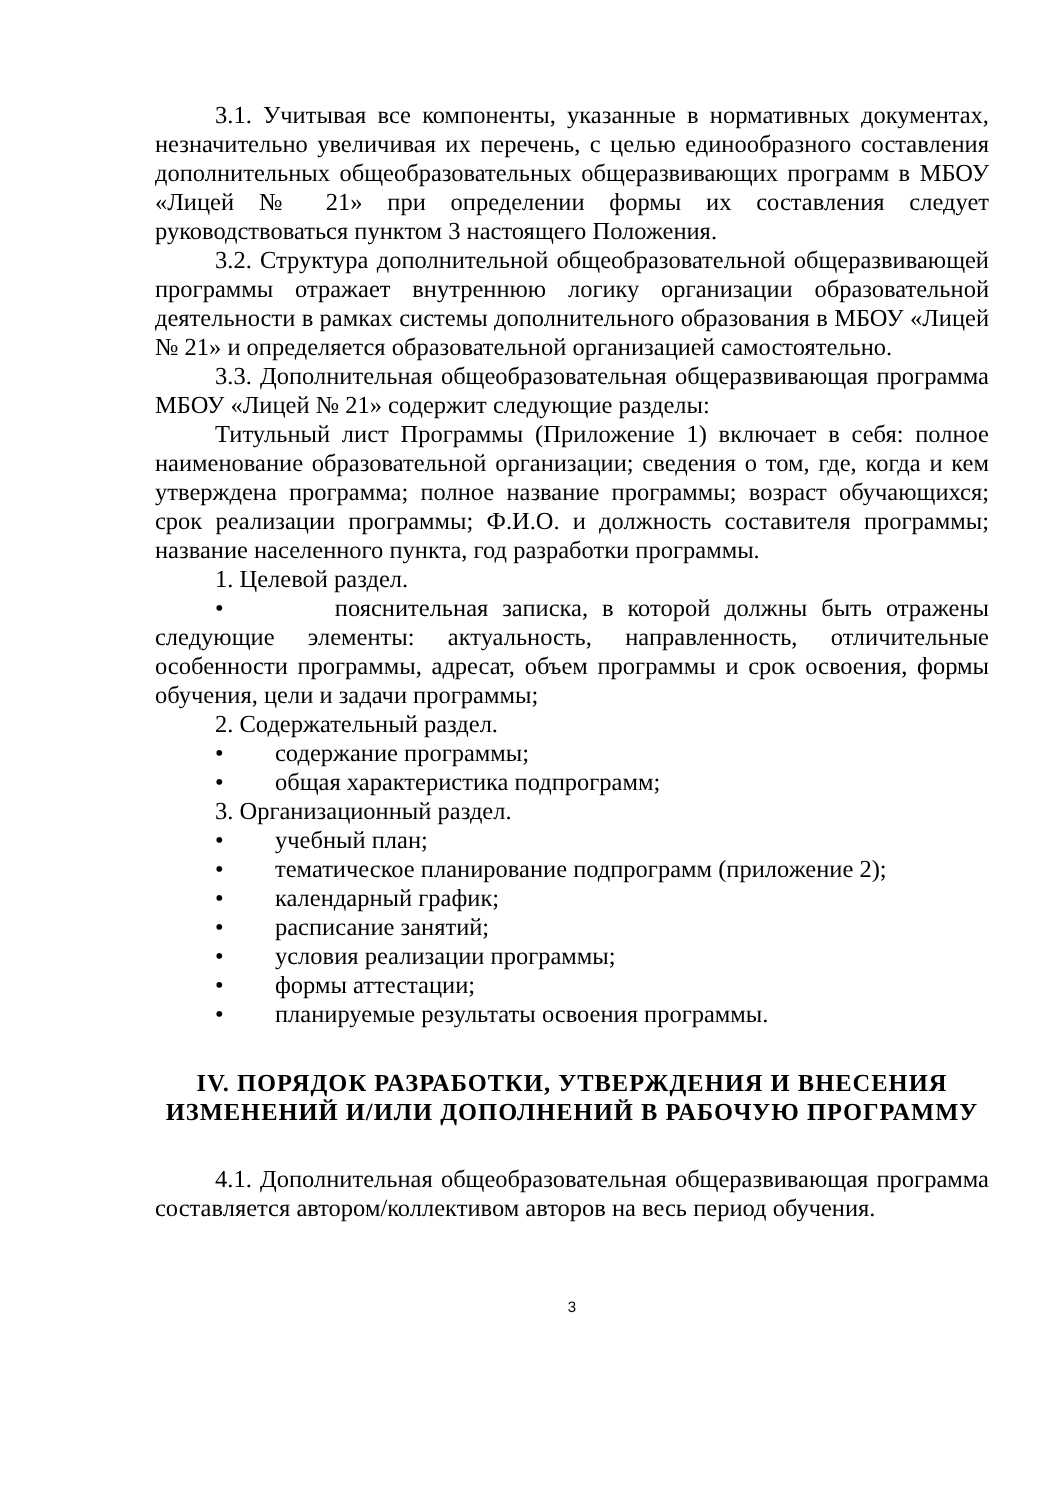3.1. Учитывая все компоненты, указанные в нормативных документах, незначительно увеличивая их перечень, с целью единообразного составления дополнительных общеобразовательных общеразвивающих программ в МБОУ «Лицей № 21» при определении формы их составления следует руководствоваться пунктом 3 настоящего Положения.
3.2. Структура дополнительной общеобразовательной общеразвивающей программы отражает внутреннюю логику организации образовательной деятельности в рамках системы дополнительного образования в МБОУ «Лицей № 21» и определяется образовательной организацией самостоятельно.
3.3. Дополнительная общеобразовательная общеразвивающая программа МБОУ «Лицей № 21» содержит следующие разделы:
Титульный лист Программы (Приложение 1) включает в себя: полное наименование образовательной организации; сведения о том, где, когда и кем утверждена программа; полное название программы; возраст обучающихся; срок реализации программы; Ф.И.О. и должность составителя программы; название населенного пункта, год разработки программы.
1. Целевой раздел.
• пояснительная записка, в которой должны быть отражены следующие элементы: актуальность, направленность, отличительные особенности программы, адресат, объем программы и срок освоения, формы обучения, цели и задачи программы;
2. Содержательный раздел.
• содержание программы;
• общая характеристика подпрограмм;
3. Организационный раздел.
• учебный план;
• тематическое планирование подпрограмм (приложение 2);
• календарный график;
• расписание занятий;
• условия реализации программы;
• формы аттестации;
• планируемые результаты освоения программы.
IV. ПОРЯДОК РАЗРАБОТКИ, УТВЕРЖДЕНИЯ И ВНЕСЕНИЯ ИЗМЕНЕНИЙ И/ИЛИ ДОПОЛНЕНИЙ В РАБОЧУЮ ПРОГРАММУ
4.1. Дополнительная общеобразовательная общеразвивающая программа составляется автором/коллективом авторов на весь период обучения.
3